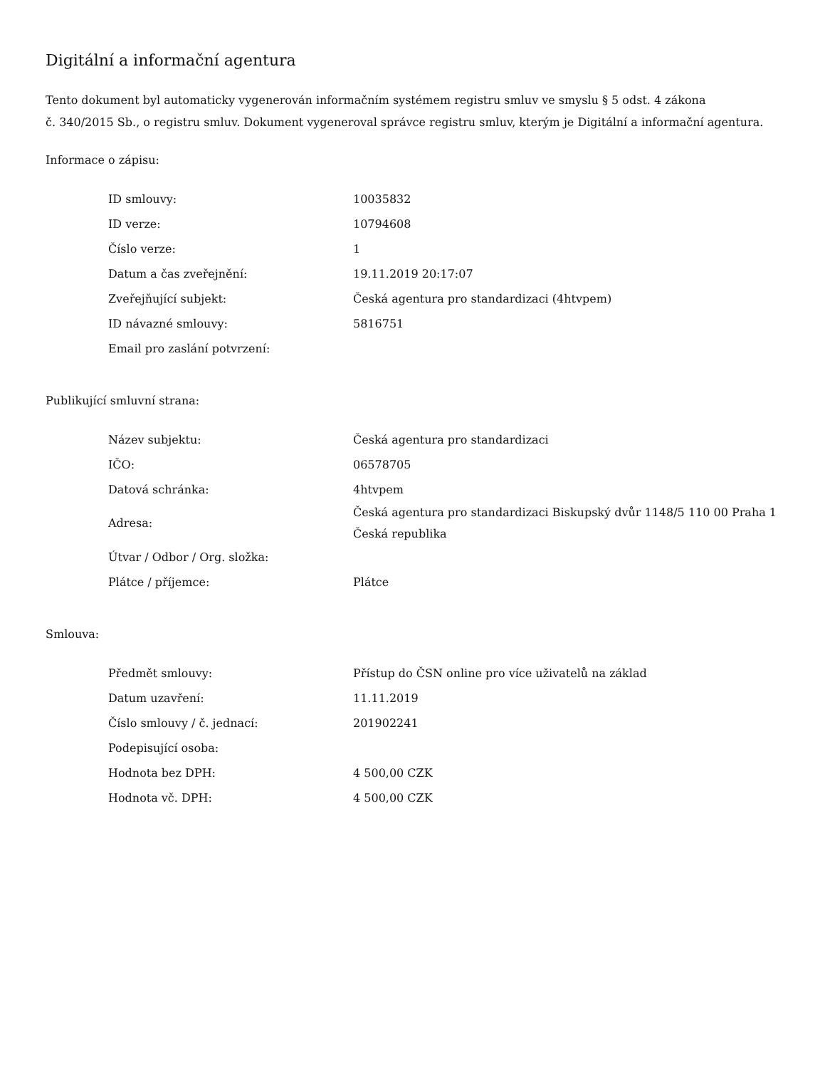Digitální a informační agentura
Tento dokument byl automaticky vygenerován informačním systémem registru smluv ve smyslu § 5 odst. 4 zákona
č. 340/2015 Sb., o registru smluv. Dokument vygeneroval správce registru smluv, kterým je Digitální a informační agentura.
Informace o zápisu:
| ID smlouvy: | 10035832 |
| ID verze: | 10794608 |
| Číslo verze: | 1 |
| Datum a čas zveřejnění: | 19.11.2019 20:17:07 |
| Zveřejňující subjekt: | Česká agentura pro standardizaci (4htvpem) |
| ID návazné smlouvy: | 5816751 |
| Email pro zaslání potvrzení: | |
Publikující smluvní strana:
| Název subjektu: | Česká agentura pro standardizaci |
| IČO: | 06578705 |
| Datová schránka: | 4htvpem |
| Adresa: | Česká agentura pro standardizaci Biskupský dvůr 1148/5 110 00 Praha 1 Česká republika |
| Útvar / Odbor / Org. složka: | |
| Plátce / příjemce: | Plátce |
Smlouva:
| Předmět smlouvy: | Přístup do ČSN online pro více uživatelů na základ |
| Datum uzavření: | 11.11.2019 |
| Číslo smlouvy / č. jednací: | 201902241 |
| Podepisující osoba: | |
| Hodnota bez DPH: | 4 500,00 CZK |
| Hodnota vč. DPH: | 4 500,00 CZK |